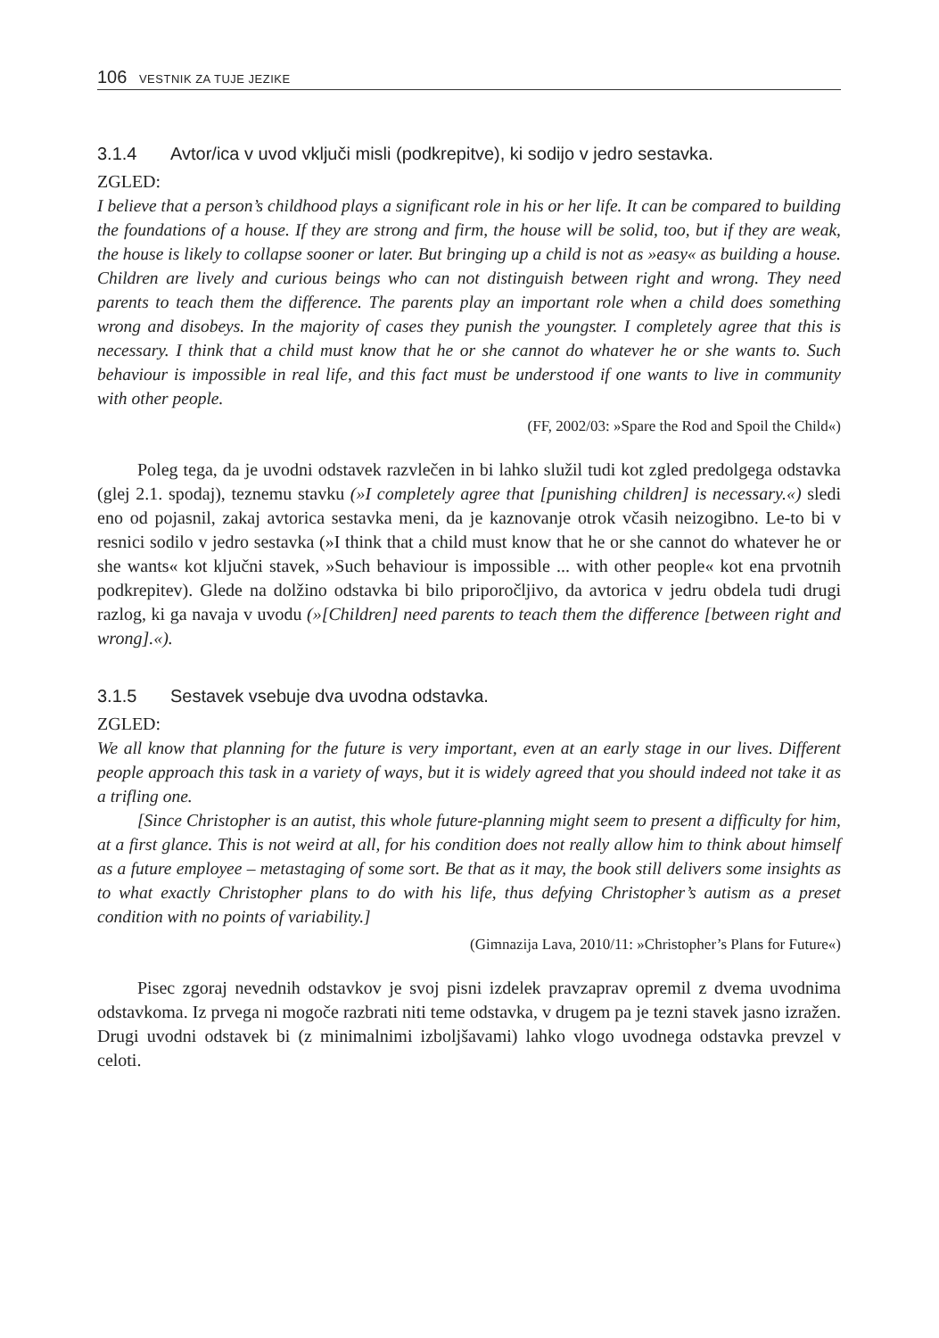106 VESTNIK ZA TUJE JEZIKE
3.1.4 Avtor/ica v uvod vključi misli (podkrepitve), ki sodijo v jedro sestavka.
ZGLED:
I believe that a person’s childhood plays a significant role in his or her life. It can be compared to building the foundations of a house. If they are strong and firm, the house will be solid, too, but if they are weak, the house is likely to collapse sooner or later. But bringing up a child is not as »easy« as building a house. Children are lively and curious beings who can not distinguish between right and wrong. They need parents to teach them the difference. The parents play an important role when a child does something wrong and disobeys. In the majority of cases they punish the youngster. I completely agree that this is necessary. I think that a child must know that he or she cannot do whatever he or she wants to. Such behaviour is impossible in real life, and this fact must be understood if one wants to live in community with other people.
(FF, 2002/03: »Spare the Rod and Spoil the Child«)
Poleg tega, da je uvodni odstavek razvlečen in bi lahko služil tudi kot zgled predolgega odstavka (glej 2.1. spodaj), teznemu stavku (»I completely agree that [punishing children] is necessary.«) sledi eno od pojasnil, zakaj avtorica sestavka meni, da je kaznovanje otrok včasih neizogibno. Le-to bi v resnici sodilo v jedro sestavka (»I think that a child must know that he or she cannot do whatever he or she wants« kot ključni stavek, »Such behaviour is impossible ... with other people« kot ena prvotnih podkrepitev). Glede na dolžino odstavka bi bilo priporočljivo, da avtorica v jedru obdela tudi drugi razlog, ki ga navaja v uvodu (»[Children] need parents to teach them the difference [between right and wrong].«).
3.1.5 Sestavek vsebuje dva uvodna odstavka.
ZGLED:
We all know that planning for the future is very important, even at an early stage in our lives. Different people approach this task in a variety of ways, but it is widely agreed that you should indeed not take it as a trifling one.
[Since Christopher is an autist, this whole future-planning might seem to present a difficulty for him, at a first glance. This is not weird at all, for his condition does not really allow him to think about himself as a future employee – metastaging of some sort. Be that as it may, the book still delivers some insights as to what exactly Christopher plans to do with his life, thus defying Christopher’s autism as a preset condition with no points of variability.]
(Gimnazija Lava, 2010/11: »Christopher’s Plans for Future«)
Pisec zgoraj nevednih odstavkov je svoj pisni izdelek pravzaprav opremil z dvema uvodnima odstavkoma. Iz prvega ni mogoče razbrati niti teme odstavka, v drugem pa je tezni stavek jasno izražen. Drugi uvodni odstavek bi (z minimalnimi izboljšavami) lahko vlogo uvodnega odstavka prevzel v celoti.